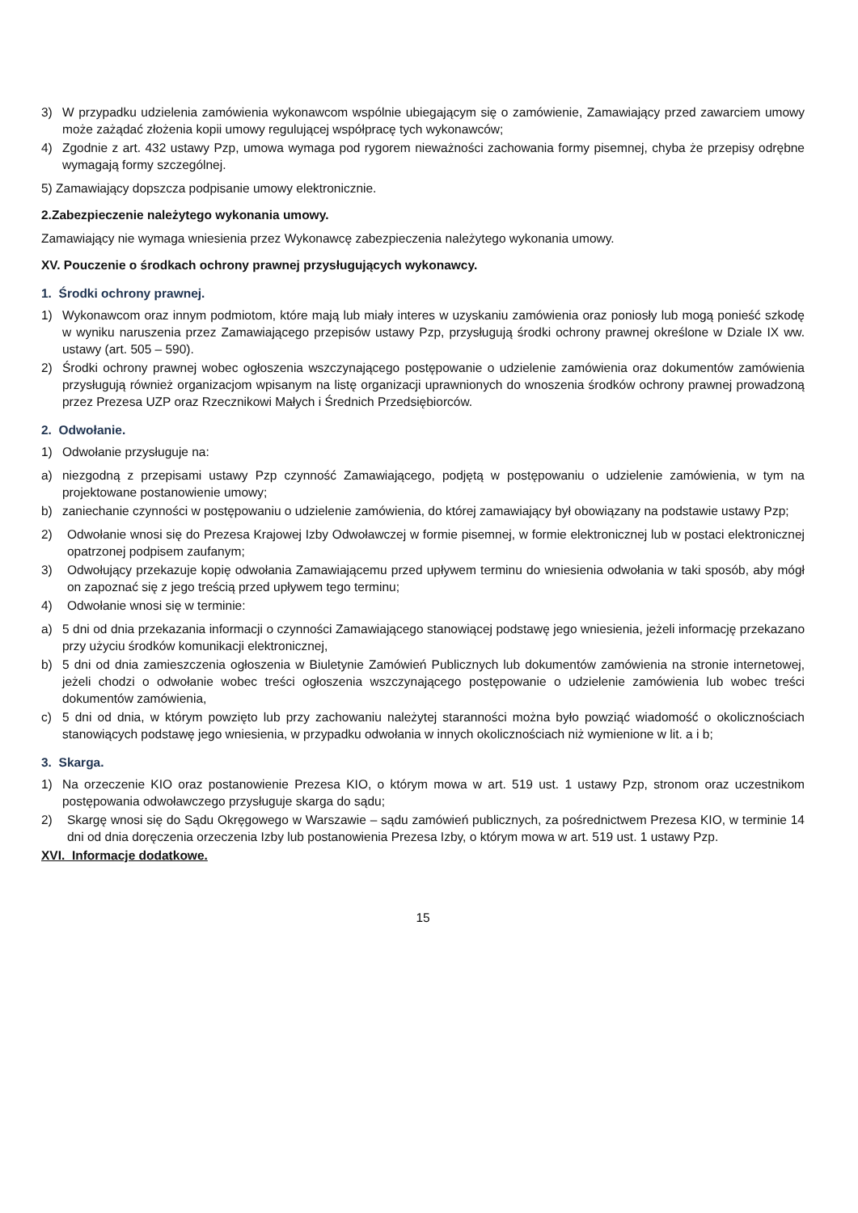3) W przypadku udzielenia zamówienia wykonawcom wspólnie ubiegającym się o zamówienie, Zamawiający przed zawarciem umowy może zażądać złożenia kopii umowy regulującej współpracę tych wykonawców;
4) Zgodnie z art. 432 ustawy Pzp, umowa wymaga pod rygorem nieważności zachowania formy pisemnej, chyba że przepisy odrębne wymagają formy szczególnej.
5) Zamawiający dopszcza podpisanie umowy elektronicznie.
2.Zabezpieczenie należytego wykonania umowy.
Zamawiający nie wymaga wniesienia przez Wykonawcę zabezpieczenia należytego wykonania umowy.
XV. Pouczenie o środkach ochrony prawnej przysługujących wykonawcy.
1. Środki ochrony prawnej.
1) Wykonawcom oraz innym podmiotom, które mają lub miały interes w uzyskaniu zamówienia oraz poniosły lub mogą ponieść szkodę w wyniku naruszenia przez Zamawiającego przepisów ustawy Pzp, przysługują środki ochrony prawnej określone w Dziale IX ww. ustawy (art. 505 – 590).
2) Środki ochrony prawnej wobec ogłoszenia wszczynającego postępowanie o udzielenie zamówienia oraz dokumentów zamówienia przysługują również organizacjom wpisanym na listę organizacji uprawnionych do wnoszenia środków ochrony prawnej prowadzoną przez Prezesa UZP oraz Rzecznikowi Małych i Średnich Przedsiębiorców.
2. Odwołanie.
1) Odwołanie przysługuje na:
a) niezgodną z przepisami ustawy Pzp czynność Zamawiającego, podjętą w postępowaniu o udzielenie zamówienia, w tym na projektowane postanowienie umowy;
b) zaniechanie czynności w postępowaniu o udzielenie zamówienia, do której zamawiający był obowiązany na podstawie ustawy Pzp;
2) Odwołanie wnosi się do Prezesa Krajowej Izby Odwoławczej w formie pisemnej, w formie elektronicznej lub w postaci elektronicznej opatrzonej podpisem zaufanym;
3) Odwołujący przekazuje kopię odwołania Zamawiającemu przed upływem terminu do wniesienia odwołania w taki sposób, aby mógł on zapoznać się z jego treścią przed upływem tego terminu;
4) Odwołanie wnosi się w terminie:
a) 5 dni od dnia przekazania informacji o czynności Zamawiającego stanowiącej podstawę jego wniesienia, jeżeli informację przekazano przy użyciu środków komunikacji elektronicznej,
b) 5 dni od dnia zamieszczenia ogłoszenia w Biuletynie Zamówień Publicznych lub dokumentów zamówienia na stronie internetowej, jeżeli chodzi o odwołanie wobec treści ogłoszenia wszczynającego postępowanie o udzielenie zamówienia lub wobec treści dokumentów zamówienia,
c) 5 dni od dnia, w którym powzięto lub przy zachowaniu należytej staranności można było powziąć wiadomość o okolicznościach stanowiących podstawę jego wniesienia, w przypadku odwołania w innych okolicznościach niż wymienione w lit. a i b;
3. Skarga.
1) Na orzeczenie KIO oraz postanowienie Prezesa KIO, o którym mowa w art. 519 ust. 1 ustawy Pzp, stronom oraz uczestnikom postępowania odwoławczego przysługuje skarga do sądu;
2) Skargę wnosi się do Sądu Okręgowego w Warszawie – sądu zamówień publicznych, za pośrednictwem Prezesa KIO, w terminie 14 dni od dnia doręczenia orzeczenia Izby lub postanowienia Prezesa Izby, o którym mowa w art. 519 ust. 1 ustawy Pzp.
XVI. Informacje dodatkowe.
15